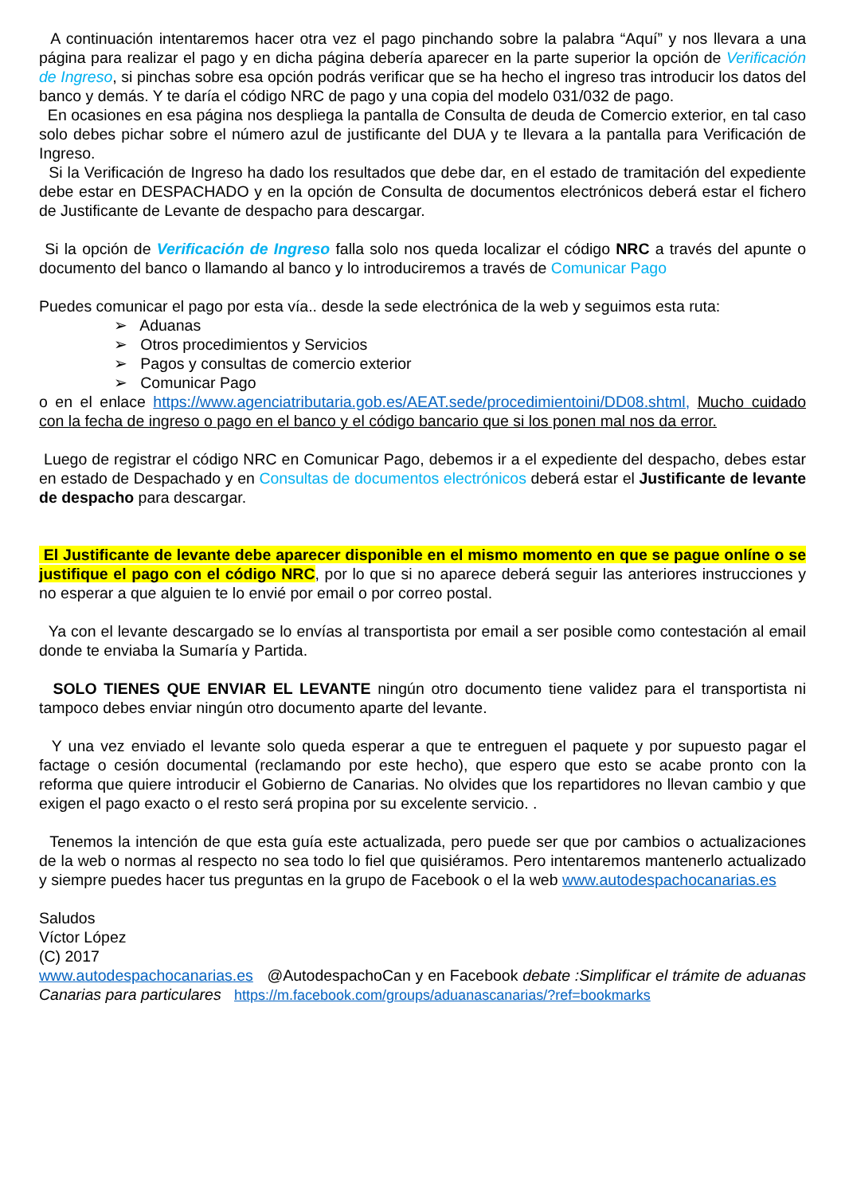A continuación intentaremos hacer otra vez el pago pinchando sobre la palabra “Aquí” y nos llevara a una página para realizar el pago y en dicha página debería aparecer en la parte superior la opción de Verificación de Ingreso, si pinchas sobre esa opción podrás verificar que se ha hecho el ingreso tras introducir los datos del banco y demás. Y te daría el código NRC de pago y una copia del modelo 031/032 de pago.
En ocasiones en esa página nos despliega la pantalla de Consulta de deuda de Comercio exterior, en tal caso solo debes pichar sobre el número azul de justificante del DUA y te llevara a la pantalla para Verificación de Ingreso.
Si la Verificación de Ingreso ha dado los resultados que debe dar, en el estado de tramitación del expediente debe estar en DESPACHADO y en la opción de Consulta de documentos electrónicos deberá estar el fichero de Justificante de Levante de despacho para descargar.
Si la opción de Verificación de Ingreso falla solo nos queda localizar el código NRC a través del apunte o documento del banco o llamando al banco y lo introduciremos a través de Comunicar Pago
Puedes comunicar el pago por esta vía.. desde la sede electrónica de la web y seguimos esta ruta:
➢ Aduanas
➢ Otros procedimientos y Servicios
➢ Pagos y consultas de comercio exterior
➢ Comunicar Pago
o en el enlace https://www.agenciatributaria.gob.es/AEAT.sede/procedimientoini/DD08.shtml, Mucho cuidado con la fecha de ingreso o pago en el banco y el código bancario que si los ponen mal nos da error.
Luego de registrar el código NRC en Comunicar Pago, debemos ir a el expediente del despacho, debes estar en estado de Despachado y en Consultas de documentos electrónicos deberá estar el Justificante de levante de despacho para descargar.
El Justificante de levante debe aparecer disponible en el mismo momento en que se pague onlíne o se justifique el pago con el código NRC, por lo que si no aparece deberá seguir las anteriores instrucciones y no esperar a que alguien te lo envié por email o por correo postal.
Ya con el levante descargado se lo envías al transportista por email a ser posible como contestación al email donde te enviaba la Sumaría y Partida.
SOLO TIENES QUE ENVIAR EL LEVANTE ningún otro documento tiene validez para el transportista ni tampoco debes enviar ningún otro documento aparte del levante.
Y una vez enviado el levante solo queda esperar a que te entreguen el paquete y por supuesto pagar el factage o cesión documental (reclamando por este hecho), que espero que esto se acabe pronto con la reforma que quiere introducir el Gobierno de Canarias. No olvides que los repartidores no llevan cambio y que exigen el pago exacto o el resto será propina por su excelente servicio. .
Tenemos la intención de que esta guía este actualizada, pero puede ser que por cambios o actualizaciones de la web o normas al respecto no sea todo lo fiel que quisiéramos. Pero intentaremos mantenerlo actualizado y siempre puedes hacer tus preguntas en la grupo de Facebook o el la web www.autodespachocanarias.es
Saludos
Víctor López
(C) 2017
www.autodespachocanarias.es @AutodespachoCan y en Facebook debate :Simplificar el trámite de aduanas Canarias para particulares https://m.facebook.com/groups/aduanascanarias/?ref=bookmarks